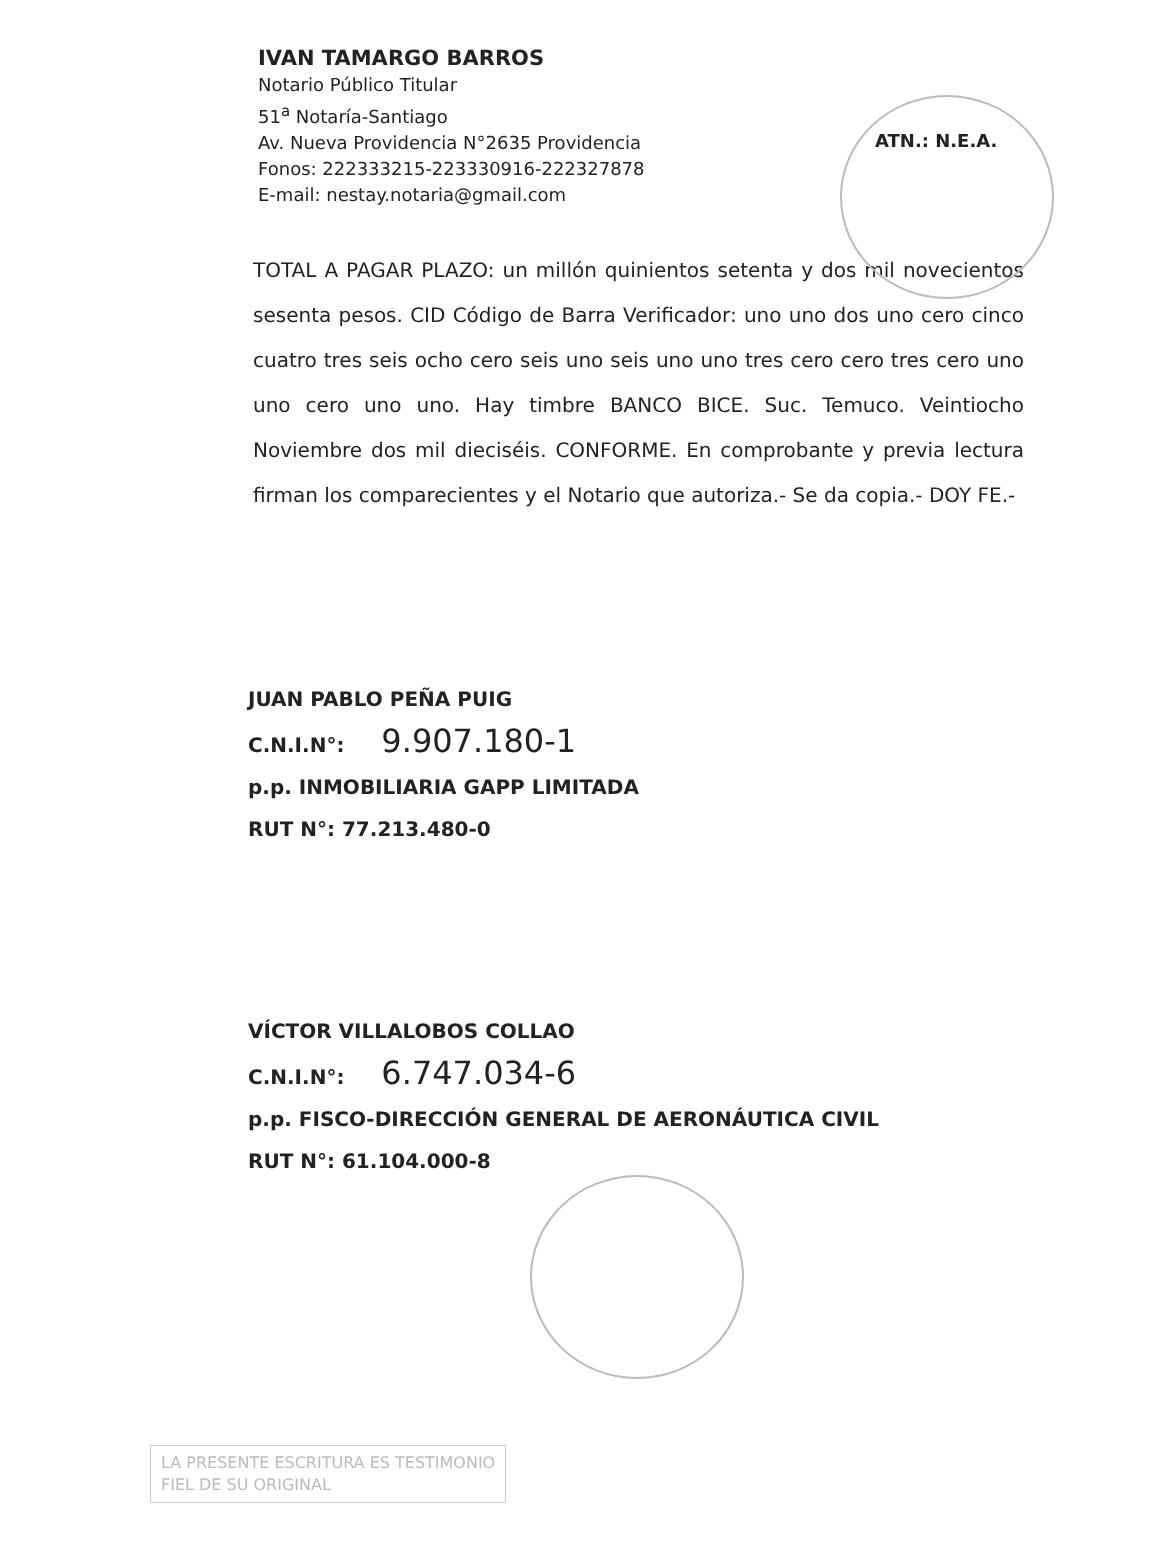IVAN TAMARGO BARROS
Notario Público Titular
51<sup>a</sup> Notaría-Santiago
Av. Nueva Providencia N°2635 Providencia
Fonos: 222333215-223330916-222327878
E-mail: nestay.notaria@gmail.com
ATN.: N.E.A.
TOTAL A PAGAR PLAZO: un millón quinientos setenta y dos mil novecientos sesenta pesos. CID Código de Barra Verificador: uno uno dos uno cero cinco cuatro tres seis ocho cero seis uno seis uno uno tres cero cero tres cero uno uno cero uno uno. Hay timbre BANCO BICE. Suc. Temuco. Veintiocho Noviembre dos mil dieciséis. CONFORME. En comprobante y previa lectura firman los comparecientes y el Notario que autoriza.- Se da copia.- DOY FE.-
JUAN PABLO PEÑA PUIG
C.N.I.N°: 9.907.180-1
p.p. INMOBILIARIA GAPP LIMITADA
RUT N°: 77.213.480-0
VÍCTOR VILLALOBOS COLLAO
C.N.I.N°: 6.747.034-6
p.p. FISCO-DIRECCIÓN GENERAL DE AERONÁUTICA CIVIL
RUT N°: 61.104.000-8
LA PRESENTE ESCRITURA ES TESTIMONIO
FIEL DE SU ORIGINAL